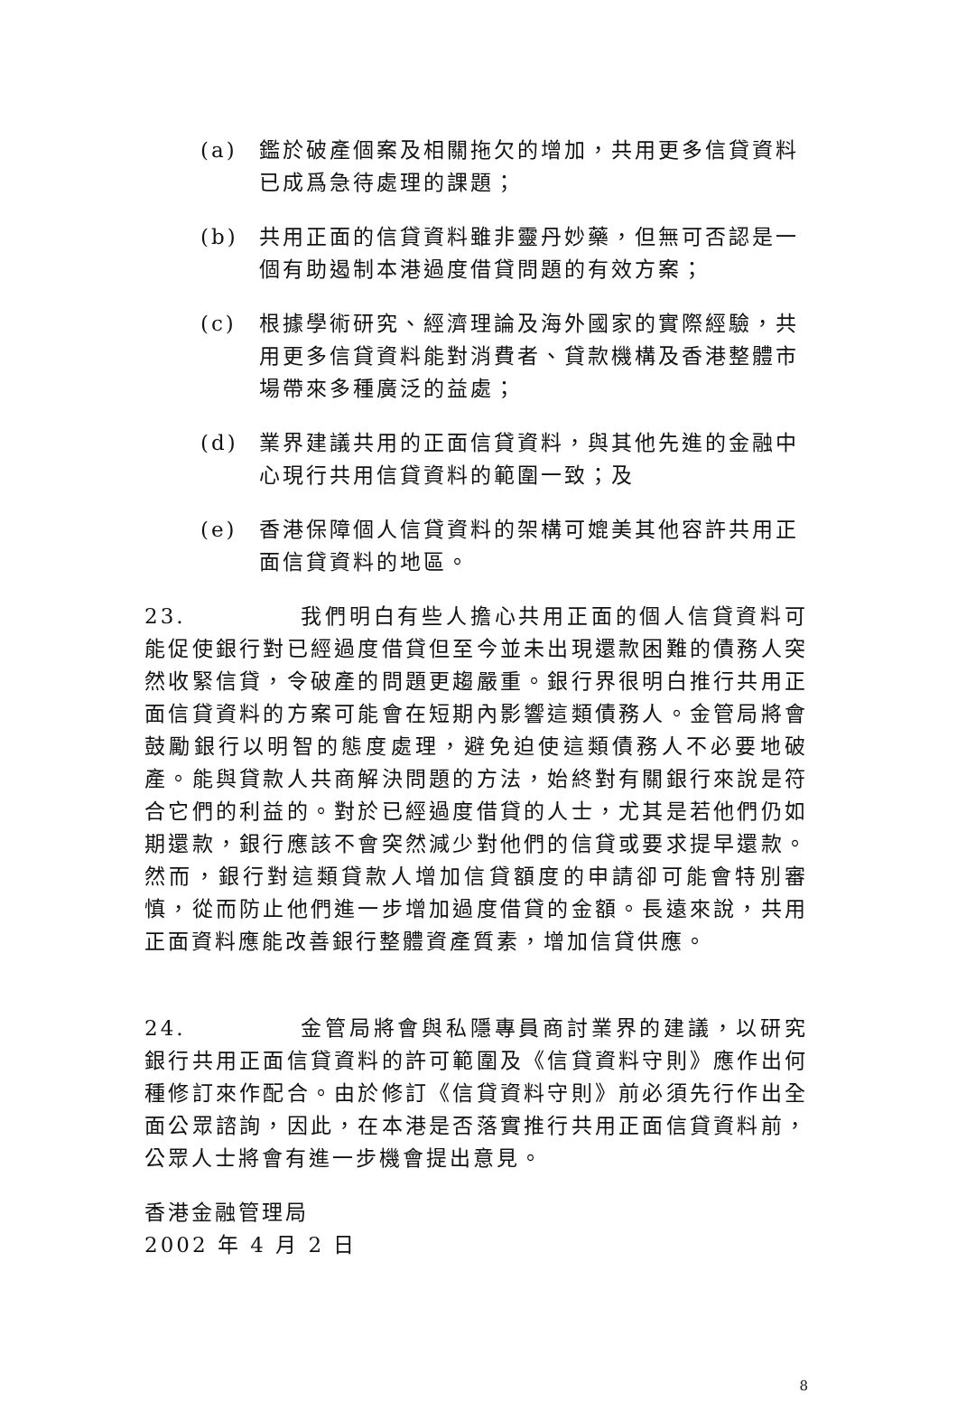(a) 鑑於破產個案及相關拖欠的增加，共用更多信貸資料已成爲急待處理的課題；
(b) 共用正面的信貸資料雖非靈丹妙藥，但無可否認是一個有助遏制本港過度借貸問題的有效方案；
(c) 根據學術研究、經濟理論及海外國家的實際經驗，共用更多信貸資料能對消費者、貸款機構及香港整體市場帶來多種廣泛的益處；
(d) 業界建議共用的正面信貸資料，與其他先進的金融中心現行共用信貸資料的範圍一致；及
(e) 香港保障個人信貸資料的架構可媲美其他容許共用正面信貸資料的地區。
23. 我們明白有些人擔心共用正面的個人信貸資料可能促使銀行對已經過度借貸但至今並未出現還款困難的債務人突然收緊信貸，令破產的問題更趨嚴重。銀行界很明白推行共用正面信貸資料的方案可能會在短期內影響這類債務人。金管局將會鼓勵銀行以明智的態度處理，避免迫使這類債務人不必要地破產。能與貸款人共商解決問題的方法，始終對有關銀行來說是符合它們的利益的。對於已經過度借貸的人士，尤其是若他們仍如期還款，銀行應該不會突然減少對他們的信貸或要求提早還款。然而，銀行對這類貸款人增加信貸額度的申請卻可能會特別審慎，從而防止他們進一步增加過度借貸的金額。長遠來說，共用正面資料應能改善銀行整體資產質素，增加信貸供應。
24. 金管局將會與私隱專員商討業界的建議，以研究銀行共用正面信貸資料的許可範圍及《信貸資料守則》應作出何種修訂來作配合。由於修訂《信貸資料守則》前必須先行作出全面公眾諮詢，因此，在本港是否落實推行共用正面信貸資料前，公眾人士將會有進一步機會提出意見。
香港金融管理局
2002 年 4 月 2 日
8